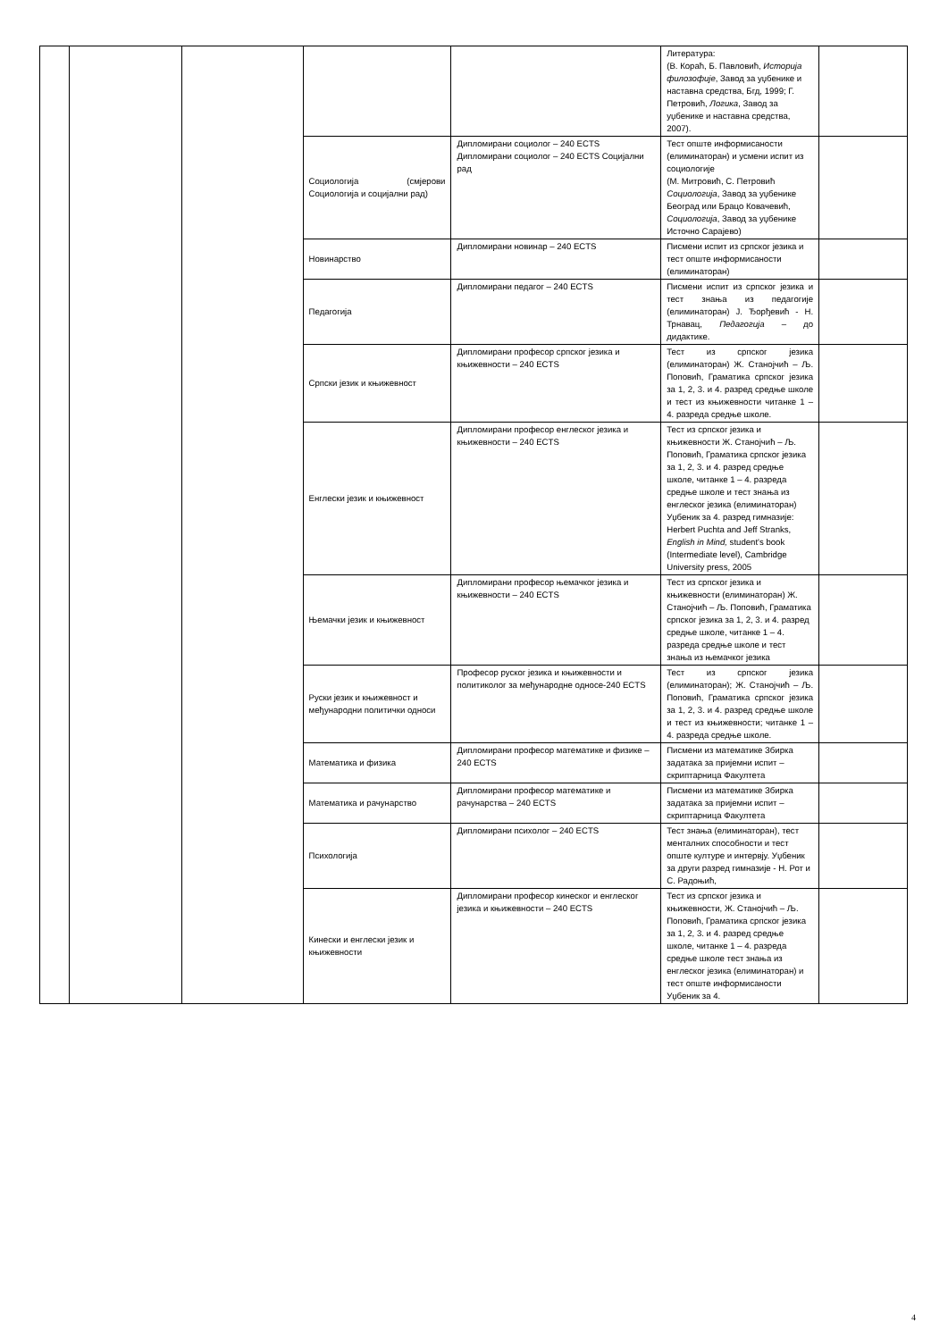| | | | | | Литература: (В. Кораћ, Б. Павловић, Историја филозофије , Завод за уџбенике и наставна средства, Бгд, 1999; Г. Петровић, Логика , Завод за уџбенике и наставна средства, 2007). | |
| | | | Социологија (смјерови Социологија и социјални рад) | Дипломирани социолог – 240 ECTS Дипломирани социолог – 240 ECTS Социјални рад | Тест опште информисаности (елиминаторан) и усмени испит из социологије (М. Митровић, С. Петровић Социологија , Завод за уџбенике Београд или Брацо Ковачевић, Социологија , Завод за уџбенике Источно Сарајево) | |
| | | | Новинарство | Дипломирани новинар – 240 ECTS | Писмени испит из српског језика и тест опште информисаности (елиминаторан) | |
| | | | Педагогија | Дипломирани педагог – 240 ECTS | Писмени испит из српског језика и тест знања из педагогије (елиминаторан) Ј. Ђорђевић - Н. Трнавац, Педагогија – до дидактике. | |
| | | | Српски језик и књижевност | Дипломирани професор српског језика и књижевности – 240 ECTS | Тест из српског језика (елиминаторан) Ж. Станојчић – Љ. Поповић, Граматика српског језика за 1, 2, 3. и 4. разред средње школе и тест из књижевности читанке 1 – 4. разреда средње школе. | |
| | | | Енглески језик и књижевност | Дипломирани професор енглеског језика и књижевности – 240 ECTS | Тест из српског језика и књижевности Ж. Станојчић – Љ. Поповић, Граматика српског језика за 1, 2, 3. и 4. разред средње школе, читанке 1 – 4. разреда средње школе и тест знања из енглеског језика (елиминаторан) Уџбеник за 4. разред гимназије: Herbert Puchta and Jeff Stranks, English in Mind, student's book (Intermediate level), Cambridge University press, 2005 | |
| | | | Њемачки језик и књижевност | Дипломирани професор њемачког језика и књижевности – 240 ECTS | Тест из српског језика и књижевности (елиминаторан) Ж. Станојчић – Љ. Поповић, Граматика српског језика за 1, 2, 3. и 4. разред средње школе, читанке 1 – 4. разреда средње школе и тест знања из њемачког језика | |
| | | | Руски језик и књижевност и међународни политички односи | Професор руског језика и књижевности и политиколог за међународне односе-240 ECTS | Тест из српског језика (елиминаторан); Ж. Станојчић – Љ. Поповић, Граматика српског језика за 1, 2, 3. и 4. разред средње школе и тест из књижевности; читанке 1 – 4. разреда средње школе. | |
| | | | Математика и физика | Дипломирани професор математике и физике – 240 ECTS | Писмени из математике Збирка задатака за пријемни испит – скриптарница Факултета | |
| | | | Математика и рачунарство | Дипломирани професор математике и рачунарства – 240 ECTS | Писмени из математике Збирка задатака за пријемни испит – скриптарница Факултета | |
| | | | Психологија | Дипломирани психолог – 240 ECTS | Тест знања (елиминаторан), тест менталних способности и тест опште културе и интервју. Уџбеник за други разред гимназије - Н. Рот и С. Радоњић, | |
| | | | Кинески и енглески језик и књижевности | Дипломирани професор кинеског и енглеског језика и књижевности – 240 ECTS | Тест из српског језика и књижевности, Ж. Станојчић – Љ. Поповић, Граматика српског језика за 1, 2, 3. и 4. разред средње школе, читанке 1 – 4. разреда средње школе тест знања из енглеског језика (елиминаторан) и тест опште информисаности Уџбеник за 4. | |
4